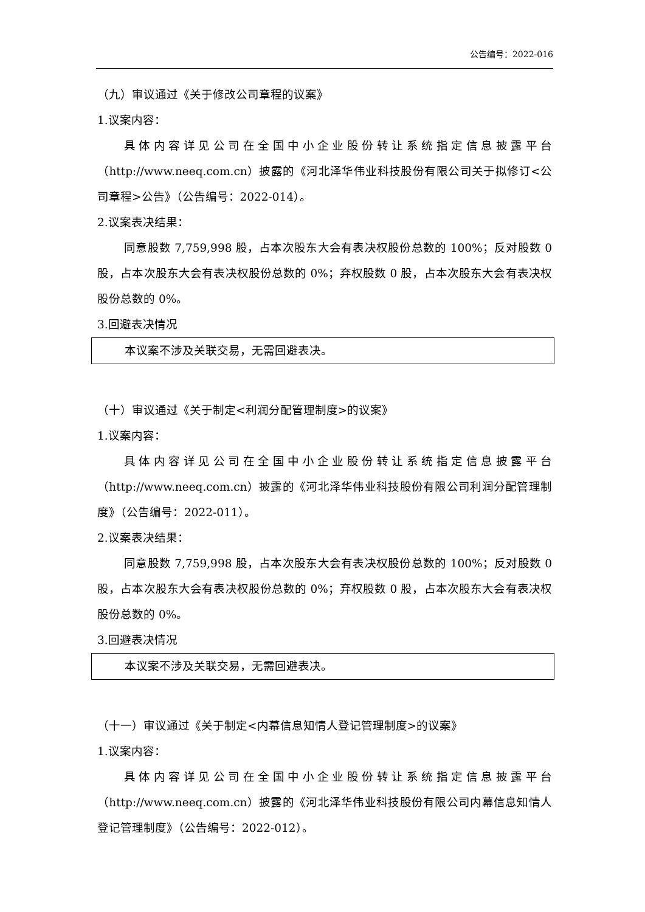公告编号：2022-016
（九）审议通过《关于修改公司章程的议案》
1.议案内容：
具体内容详见公司在全国中小企业股份转让系统指定信息披露平台（http://www.neeq.com.cn）披露的《河北泽华伟业科技股份有限公司关于拟修订<公司章程>公告》（公告编号：2022-014）。
2.议案表决结果：
同意股数 7,759,998 股，占本次股东大会有表决权股份总数的 100%；反对股数 0 股，占本次股东大会有表决权股份总数的 0%；弃权股数 0 股，占本次股东大会有表决权股份总数的 0%。
3.回避表决情况
本议案不涉及关联交易，无需回避表决。
（十）审议通过《关于制定<利润分配管理制度>的议案》
1.议案内容：
具体内容详见公司在全国中小企业股份转让系统指定信息披露平台（http://www.neeq.com.cn）披露的《河北泽华伟业科技股份有限公司利润分配管理制度》（公告编号：2022-011）。
2.议案表决结果：
同意股数 7,759,998 股，占本次股东大会有表决权股份总数的 100%；反对股数 0 股，占本次股东大会有表决权股份总数的 0%；弃权股数 0 股，占本次股东大会有表决权股份总数的 0%。
3.回避表决情况
本议案不涉及关联交易，无需回避表决。
（十一）审议通过《关于制定<内幕信息知情人登记管理制度>的议案》
1.议案内容：
具体内容详见公司在全国中小企业股份转让系统指定信息披露平台（http://www.neeq.com.cn）披露的《河北泽华伟业科技股份有限公司内幕信息知情人登记管理制度》（公告编号：2022-012）。